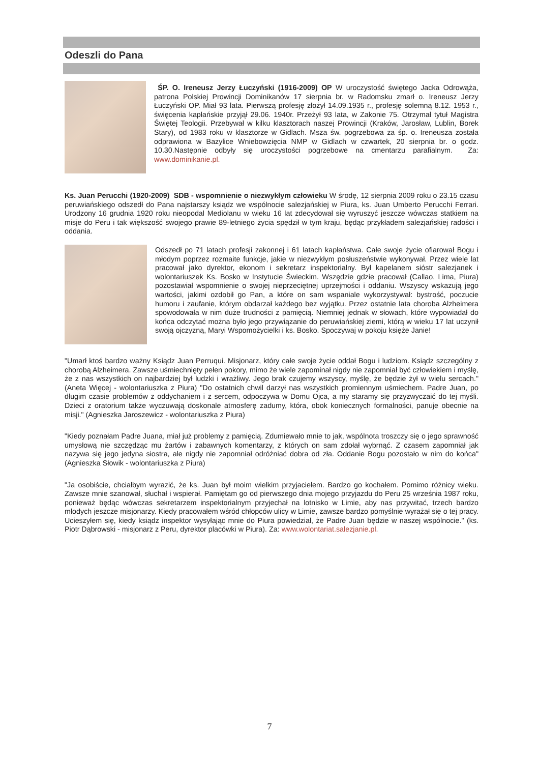Odeszli do Pana
ŚP. O. Ireneusz Jerzy Łuczyński (1916-2009) OP W uroczystość świętego Jacka Odrowąża, patrona Polskiej Prowincji Dominikanów 17 sierpnia br. w Radomsku zmarł o. Ireneusz Jerzy Łuczyński OP. Miał 93 lata. Pierwszą profesję złożył 14.09.1935 r., profesję solemną 8.12. 1953 r., święcenia kapłańskie przyjął 29.06. 1940r. Przeżył 93 lata, w Zakonie 75. Otrzymał tytuł Magistra Świętej Teologii. Przebywał w kilku klasztorach naszej Prowincji (Kraków, Jarosław, Lublin, Borek Stary), od 1983 roku w klasztorze w Gidlach. Msza św. pogrzebowa za śp. o. Ireneusza została odprawiona w Bazylice Wniebowzięcia NMP w Gidlach w czwartek, 20 sierpnia br. o godz. 10.30.Następnie odbyły się uroczystości pogrzebowe na cmentarzu parafialnym. Za: www.dominikanie.pl.
Ks. Juan Perucchi (1920-2009) SDB - wspomnienie o niezwykłym człowieku W środę, 12 sierpnia 2009 roku o 23.15 czasu peruwiańskiego odszedł do Pana najstarszy ksiądz we wspólnocie salezjańskiej w Piura, ks. Juan Umberto Perucchi Ferrari. Urodzony 16 grudnia 1920 roku nieopodal Mediolanu w wieku 16 lat zdecydował się wyruszyć jeszcze wówczas statkiem na misje do Peru i tak większość swojego prawie 89-letniego życia spędził w tym kraju, będąc przykładem salezjańskiej radości i oddania.
Odszedł po 71 latach profesji zakonnej i 61 latach kapłaństwa. Całe swoje życie ofiarował Bogu i młodym poprzez rozmaite funkcje, jakie w niezwykłym posłuszeństwie wykonywał. Przez wiele lat pracował jako dyrektor, ekonom i sekretarz inspektorialny. Był kapelanem sióstr salezjanek i wolontariuszek Ks. Bosko w Instytucie Świeckim. Wszędzie gdzie pracował (Callao, Lima, Piura) pozostawiał wspomnienie o swojej nieprzeciętnej uprzejmości i oddaniu. Wszyscy wskazują jego wartości, jakimi ozdobił go Pan, a które on sam wspaniale wykorzystywał: bystrość, poczucie humoru i zaufanie, którym obdarzał każdego bez wyjątku. Przez ostatnie lata choroba Alzheimera spowodowała w nim duże trudności z pamięcią. Niemniej jednak w słowach, które wypowiadał do końca odczytać można było jego przywiązanie do peruwiańskiej ziemi, którą w wieku 17 lat uczynił swoją ojczyzną, Maryi Wspomożycielki i ks. Bosko. Spoczywaj w pokoju księże Janie!
"Umarł ktoś bardzo ważny Ksiądz Juan Perruqui. Misjonarz, który całe swoje życie oddał Bogu i ludziom. Ksiądz szczególny z chorobą Alzheimera. Zawsze uśmiechnięty pełen pokory, mimo że wiele zapominał nigdy nie zapomniał być człowiekiem i myślę, że z nas wszystkich on najbardziej był ludzki i wrażliwy. Jego brak czujemy wszyscy, myślę, że będzie żył w wielu sercach." (Aneta Więcej - wolontariuszka z Piura) "Do ostatnich chwil darzył nas wszystkich promiennym uśmiechem. Padre Juan, po długim czasie problemów z oddychaniem i z sercem, odpoczywa w Domu Ojca, a my staramy się przyzwyczaić do tej myśli. Dzieci z oratorium także wyczuwają doskonale atmosferę zadumy, która, obok koniecznych formalności, panuje obecnie na misji." (Agnieszka Jaroszewicz - wolontariuszka z Piura)
"Kiedy poznałam Padre Juana, miał już problemy z pamięcią. Zdumiewało mnie to jak, wspólnota troszczy się o jego sprawność umysłową nie szczędząc mu żartów i zabawnych komentarzy, z których on sam zdołał wybrnąć. Z czasem zapomniał jak nazywa się jego jedyna siostra, ale nigdy nie zapomniał odróżniać dobra od zła. Oddanie Bogu pozostało w nim do końca" (Agnieszka Słowik - wolontariuszka z Piura)
"Ja osobiście, chciałbym wyrazić, że ks. Juan był moim wielkim przyjacielem. Bardzo go kochałem. Pomimo różnicy wieku. Zawsze mnie szanował, słuchał i wspierał. Pamiętam go od pierwszego dnia mojego przyjazdu do Peru 25 września 1987 roku, ponieważ będąc wówczas sekretarzem inspektorialnym przyjechał na lotnisko w Limie, aby nas przywitać, trzech bardzo młodych jeszcze misjonarzy. Kiedy pracowałem wśród chłopców ulicy w Limie, zawsze bardzo pomyślnie wyrażał się o tej pracy. Ucieszyłem się, kiedy ksiądz inspektor wysyłając mnie do Piura powiedział, że Padre Juan będzie w naszej wspólnocie." (ks. Piotr Dąbrowski - misjonarz z Peru, dyrektor placówki w Piura). Za: www.wolontariat.salezjanie.pl.
7